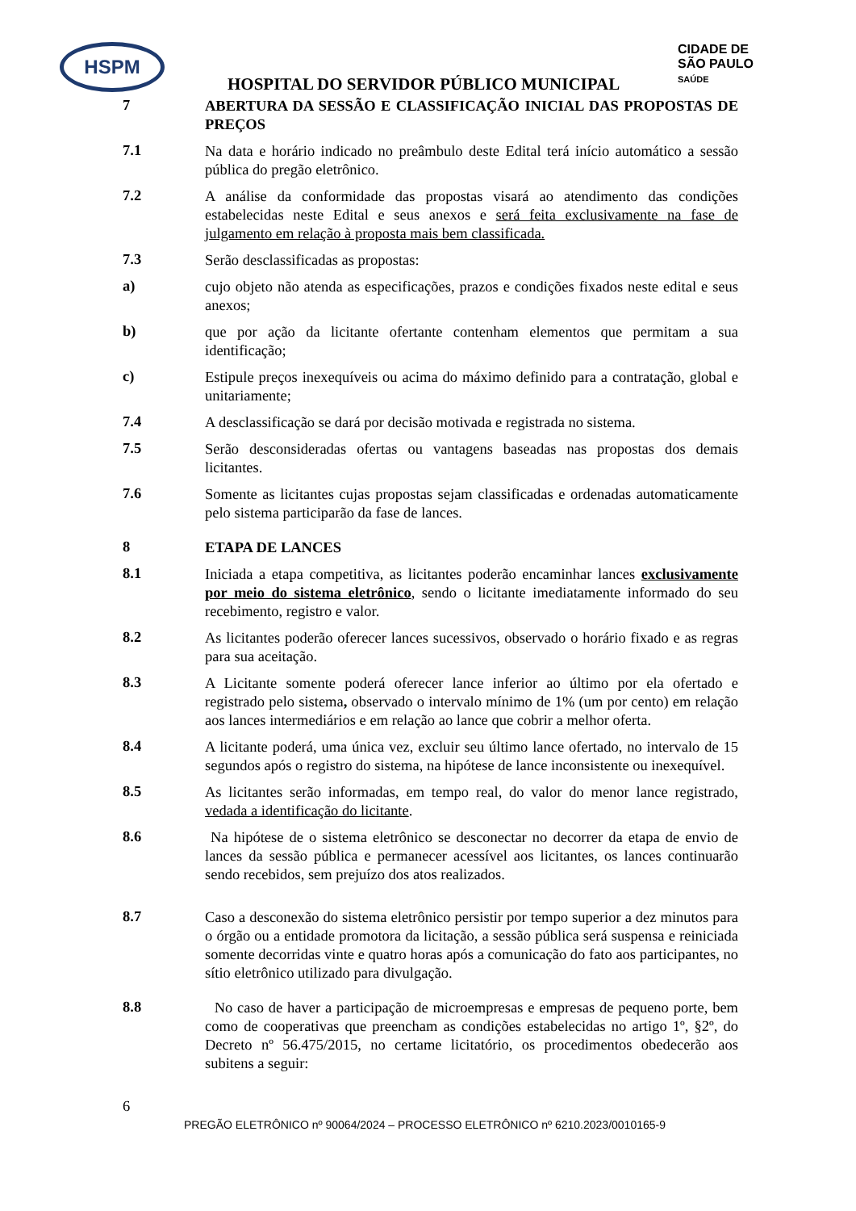HSPM
CIDADE DE
SÃO PAULO
SAÚDE
HOSPITAL DO SERVIDOR PÚBLICO MUNICIPAL
7
ABERTURA DA SESSÃO E CLASSIFICAÇÃO INICIAL DAS PROPOSTAS DE PREÇOS
7.1
Na data e horário indicado no preâmbulo deste Edital terá início automático a sessão pública do pregão eletrônico.
7.2
A análise da conformidade das propostas visará ao atendimento das condições estabelecidas neste Edital e seus anexos e será feita exclusivamente na fase de julgamento em relação à proposta mais bem classificada.
7.3
Serão desclassificadas as propostas:
a)
cujo objeto não atenda as especificações, prazos e condições fixados neste edital e seus anexos;
b)
que por ação da licitante ofertante contenham elementos que permitam a sua identificação;
c)
Estipule preços inexequíveis ou acima do máximo definido para a contratação, global e unitariamente;
7.4
A desclassificação se dará por decisão motivada e registrada no sistema.
7.5
Serão desconsideradas ofertas ou vantagens baseadas nas propostas dos demais licitantes.
7.6
Somente as licitantes cujas propostas sejam classificadas e ordenadas automaticamente pelo sistema participarão da fase de lances.
8
ETAPA DE LANCES
8.1
Iniciada a etapa competitiva, as licitantes poderão encaminhar lances exclusivamente por meio do sistema eletrônico, sendo o licitante imediatamente informado do seu recebimento, registro e valor.
8.2
As licitantes poderão oferecer lances sucessivos, observado o horário fixado e as regras para sua aceitação.
8.3
A Licitante somente poderá oferecer lance inferior ao último por ela ofertado e registrado pelo sistema, observado o intervalo mínimo de 1% (um por cento) em relação aos lances intermediários e em relação ao lance que cobrir a melhor oferta.
8.4
A licitante poderá, uma única vez, excluir seu último lance ofertado, no intervalo de 15 segundos após o registro do sistema, na hipótese de lance inconsistente ou inexequível.
8.5
As licitantes serão informadas, em tempo real, do valor do menor lance registrado, vedada a identificação do licitante.
8.6
Na hipótese de o sistema eletrônico se desconectar no decorrer da etapa de envio de lances da sessão pública e permanecer acessível aos licitantes, os lances continuarão sendo recebidos, sem prejuízo dos atos realizados.
8.7
Caso a desconexão do sistema eletrônico persistir por tempo superior a dez minutos para o órgão ou a entidade promotora da licitação, a sessão pública será suspensa e reiniciada somente decorridas vinte e quatro horas após a comunicação do fato aos participantes, no sítio eletrônico utilizado para divulgação.
8.8
No caso de haver a participação de microempresas e empresas de pequeno porte, bem como de cooperativas que preencham as condições estabelecidas no artigo 1º, §2º, do Decreto nº 56.475/2015, no certame licitatório, os procedimentos obedecerão aos subitens a seguir:
6
PREGÃO ELETRÔNICO nº 90064/2024 – PROCESSO ELETRÔNICO nº 6210.2023/0010165-9